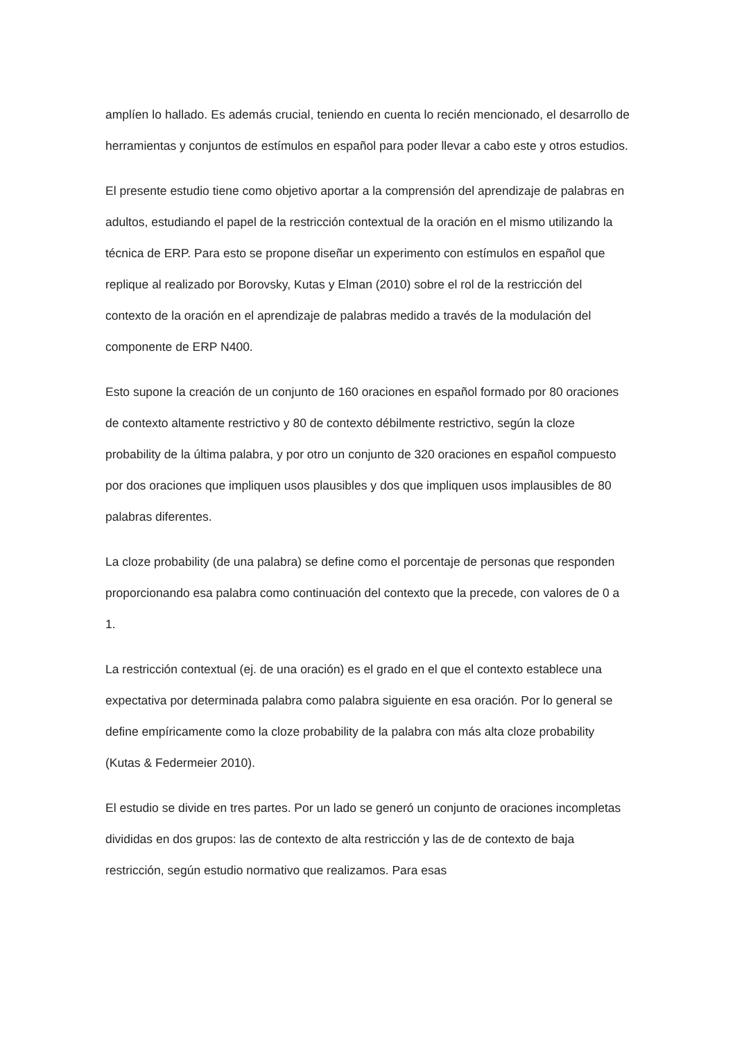amplíen lo hallado. Es además crucial, teniendo en cuenta lo recién mencionado, el desarrollo de herramientas y conjuntos de estímulos en español para poder llevar a cabo este y otros estudios.
El presente estudio tiene como objetivo aportar a la comprensión del aprendizaje de palabras en adultos, estudiando el papel de la restricción contextual de la oración en el mismo utilizando la técnica de ERP. Para esto se propone diseñar un experimento con estímulos en español que replique al realizado por Borovsky, Kutas y Elman (2010) sobre el rol de la restricción del contexto de la oración en el aprendizaje de palabras medido a través de la modulación del componente de ERP N400.
Esto supone la creación de un conjunto de 160 oraciones en español formado por 80 oraciones de contexto altamente restrictivo y 80 de contexto débilmente restrictivo, según la cloze probability de la última palabra, y por otro un conjunto de 320 oraciones en español compuesto por dos oraciones que impliquen usos plausibles y dos que impliquen usos implausibles de 80 palabras diferentes.
La cloze probability (de una palabra) se define como el porcentaje de personas que responden proporcionando esa palabra como continuación del contexto que la precede, con valores de 0 a 1.
La restricción contextual (ej. de una oración) es el grado en el que el contexto establece una expectativa por determinada palabra como palabra siguiente en esa oración. Por lo general se define empíricamente como la cloze probability de la palabra con más alta cloze probability (Kutas & Federmeier 2010).
El estudio se divide en tres partes. Por un lado se generó un conjunto de oraciones incompletas divididas en dos grupos: las de contexto de alta restricción y las de de contexto de baja restricción, según estudio normativo que realizamos. Para esas